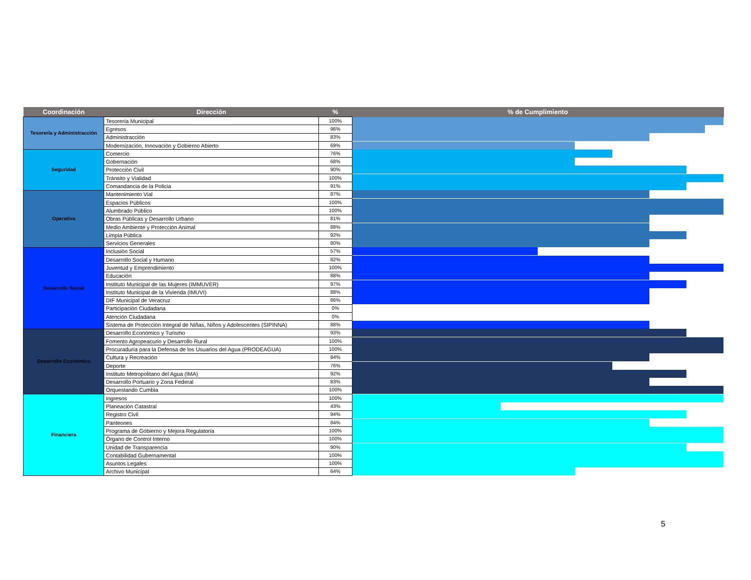| Coordinación | Dirección | % | % de Cumplimiento |
| --- | --- | --- | --- |
| Tesorería y Administracción | Tesorería Municipal | 100% | |
| | Egresos | 96% | |
| | Administracción | 83% | |
| | Modernización, Innovación y Gobierno Abierto | 69% | |
| Seguridad | Comercio | 76% | |
| | Gobernación | 68% | |
| | Protección Civil | 90% | |
| | Tránsito y Vialidad | 100% | |
| | Comandancia de la Policia | 91% | |
| Operativa | Mantenimiento Vial | 87% | |
| | Espacios Públicos | 100% | |
| | Alumbrado Público | 100% | |
| | Obras Públicas y Desarrollo Urbano | 81% | |
| | Medio Ambiente y Protección Animal | 88% | |
| | Limpia Pública | 92% | |
| | Servicios Generales | 80% | |
| Desarrollo Social | Inclusión Social | 57% | |
| | Desarrollo Social y Humano | 82% | |
| | Juventud y Emprendimiento | 100% | |
| | Educación | 88% | |
| | Instituto Municipal de las Mujeres (IMMUVER) | 97% | |
| | Instituto Municipal de la Vivienda (IMUVI) | 88% | |
| | DIF Municipal de Veracruz | 86% | |
| | Participación Ciudadana | 0% | |
| | Atención Ciudadana | 0% | |
| | Sistema de Protección Integral de Niñas, Niños y Adolescentes (SIPINNA) | 88% | |
| Desarrollo Económico | Desarrollo Económico y Turismo | 93% | |
| | Fomento Agropeacurio y Desarrollo Rural | 100% | |
| | Procuraduría para la Defensa de los Usuarios del Agua (PRODEAGUA) | 100% | |
| | Cultura y Recreación | 84% | |
| | Deporte | 76% | |
| | Instituto Metropolitano del Agua (IMA) | 92% | |
| | Desarrollo Portuario y Zona Federal | 83% | |
| | Orquestando Cumbia | 100% | |
| Financiera | Ingresos | 100% | |
| | Planeación Catastral | 43% | |
| | Registro Civil | 94% | |
| | Panteones | 84% | |
| | Programa de Gobierno y Mejora Regulatoria | 100% | |
| | Órgano de Control Interno | 100% | |
| | Unidad de Transparencia | 90% | |
| | Contabilidad Gubernamental | 100% | |
| | Asuntos Legales | 100% | |
| | Archivo Municipal | 64% | |
5